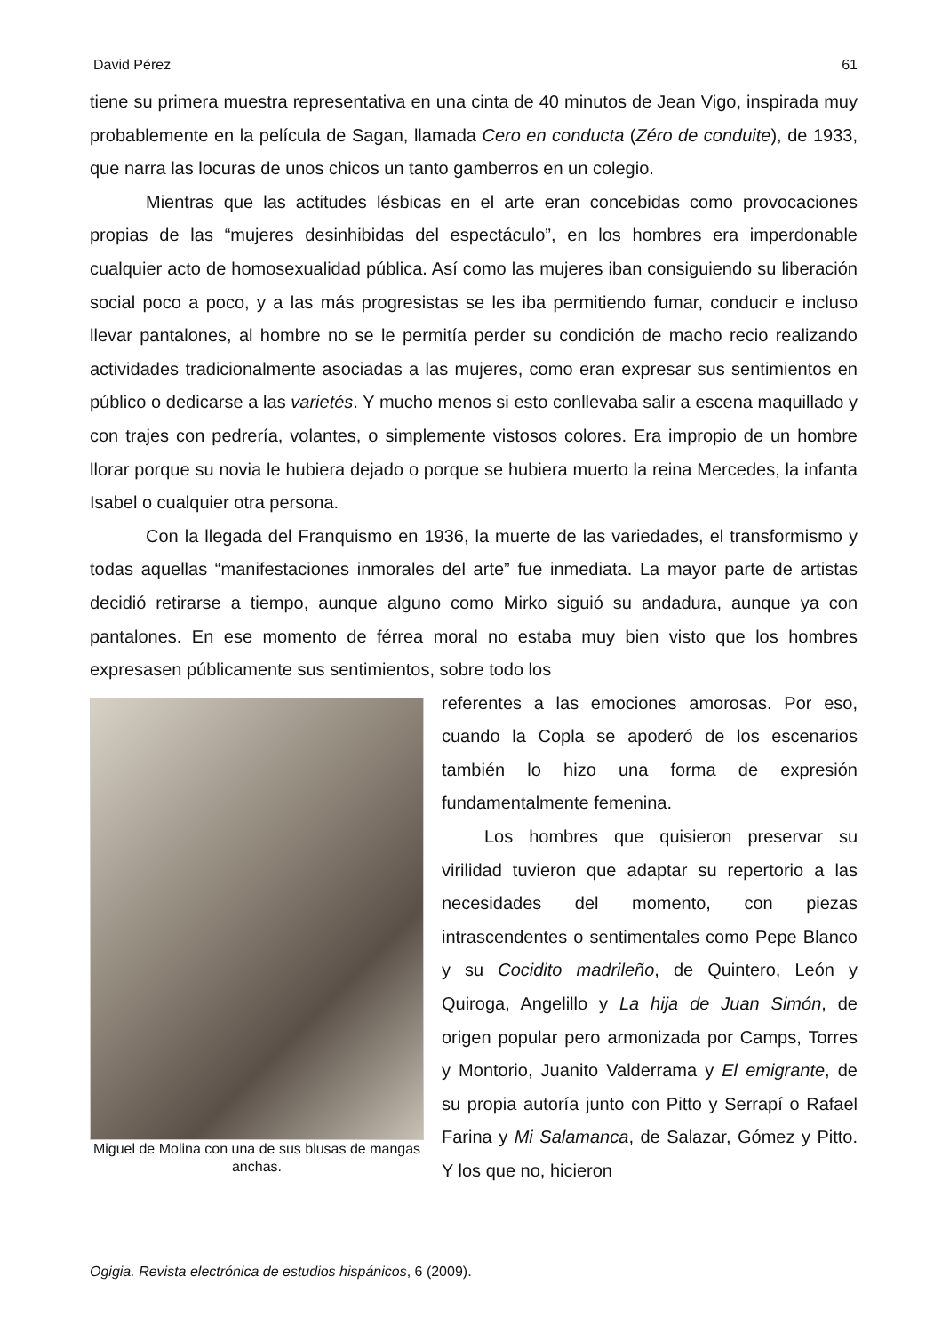David Pérez 61
tiene su primera muestra representativa en una cinta de 40 minutos de Jean Vigo, inspirada muy probablemente en la película de Sagan, llamada Cero en conducta (Zéro de conduite), de 1933, que narra las locuras de unos chicos un tanto gamberros en un colegio.
Mientras que las actitudes lésbicas en el arte eran concebidas como provocaciones propias de las “mujeres desinhibidas del espectáculo”, en los hombres era imperdonable cualquier acto de homosexualidad pública. Así como las mujeres iban consiguiendo su liberación social poco a poco, y a las más progresistas se les iba permitiendo fumar, conducir e incluso llevar pantalones, al hombre no se le permitía perder su condición de macho recio realizando actividades tradicionalmente asociadas a las mujeres, como eran expresar sus sentimientos en público o dedicarse a las varietés. Y mucho menos si esto conllevaba salir a escena maquillado y con trajes con pedrería, volantes, o simplemente vistosos colores. Era impropio de un hombre llorar porque su novia le hubiera dejado o porque se hubiera muerto la reina Mercedes, la infanta Isabel o cualquier otra persona.
Con la llegada del Franquismo en 1936, la muerte de las variedades, el transformismo y todas aquellas “manifestaciones inmorales del arte” fue inmediata. La mayor parte de artistas decidió retirarse a tiempo, aunque alguno como Mirko siguió su andadura, aunque ya con pantalones. En ese momento de férrea moral no estaba muy bien visto que los hombres expresasen públicamente sus sentimientos, sobre todo los
Miguel de Molina con una de sus blusas de mangas anchas.
referentes a las emociones amorosas. Por eso, cuando la Copla se apoderó de los escenarios también lo hizo una forma de expresión fundamentalmente femenina.
Los hombres que quisieron preservar su virilidad tuvieron que adaptar su repertorio a las necesidades del momento, con piezas intrascendentes o sentimentales como Pepe Blanco y su Cocidito madrileño, de Quintero, León y Quiroga, Angelillo y La hija de Juan Simón, de origen popular pero armonizada por Camps, Torres y Montorio, Juanito Valderrama y El emigrante, de su propia autoría junto con Pitto y Serrapí o Rafael Farina y Mi Salamanca, de Salazar, Gómez y Pitto. Y los que no, hicieron
Ogigia. Revista electrónica de estudios hispánicos, 6 (2009).